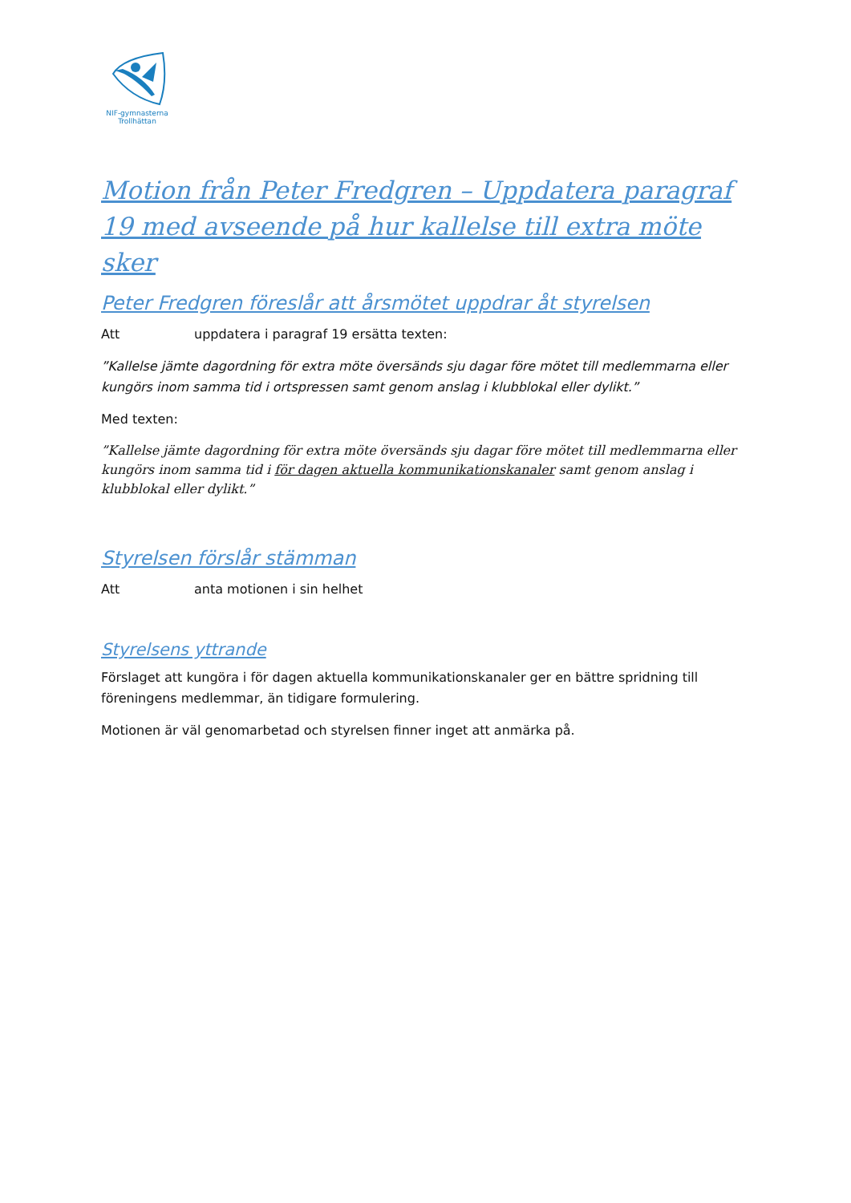NIF-gymnasterna
Trollhättan
Motion från Peter Fredgren – Uppdatera paragraf 19 med avseende på hur kallelse till extra möte sker
Peter Fredgren föreslår att årsmötet uppdrar åt styrelsen
Att uppdatera i paragraf 19 ersätta texten:
”Kallelse jämte dagordning för extra möte översänds sju dagar före mötet till medlemmarna eller kungörs inom samma tid i ortspressen samt genom anslag i klubblokal eller dylikt.”
Med texten:
”Kallelse jämte dagordning för extra möte översänds sju dagar före mötet till medlemmarna eller kungörs inom samma tid i för dagen aktuella kommunikationskanaler samt genom anslag i klubblokal eller dylikt.”
Styrelsen förslår stämman
Att anta motionen i sin helhet
Styrelsens yttrande
Förslaget att kungöra i för dagen aktuella kommunikationskanaler ger en bättre spridning till föreningens medlemmar, än tidigare formulering.
Motionen är väl genomarbetad och styrelsen finner inget att anmärka på.